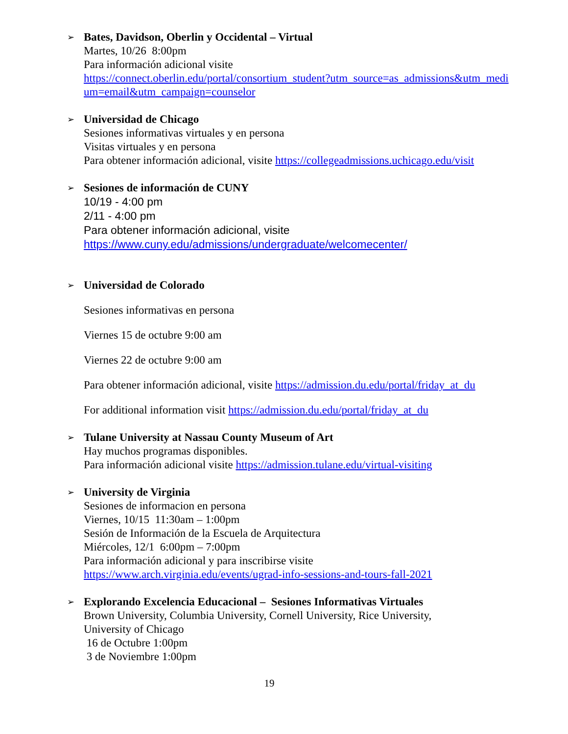➢ Bates, Davidson, Oberlin y Occidental – Virtual
Martes, 10/26 8:00pm
Para información adicional visite
https://connect.oberlin.edu/portal/consortium_student?utm_source=as_admissions&utm_medi um=email&utm_campaign=counselor
➢ Universidad de Chicago
Sesiones informativas virtuales y en persona
Visitas virtuales y en persona
Para obtener información adicional, visite https://collegeadmissions.uchicago.edu/visit
➢ Sesiones de información de CUNY
10/19 - 4:00 pm
2/11 - 4:00 pm
Para obtener información adicional, visite
https://www.cuny.edu/admissions/undergraduate/welcomecenter/
➢
Universidad de Colorado
Sesiones informativas en persona
Viernes 15 de octubre 9:00 am
Viernes 22 de octubre 9:00 am
Para obtener información adicional, visite https://admission.du.edu/portal/friday_at_du
For additional information visit https://admission.du.edu/portal/friday_at_du
➢ Tulane University at Nassau County Museum of Art
Hay muchos programas disponibles.
Para información adicional visite https://admission.tulane.edu/virtual-visiting
➢ University de Virginia
Sesiones de informacion en persona
Viernes, 10/15 11:30am – 1:00pm
Sesión de Información de la Escuela de Arquitectura
Miércoles, 12/1 6:00pm – 7:00pm
Para información adicional y para inscribirse visite
https://www.arch.virginia.edu/events/ugrad-info-sessions-and-tours-fall-2021
➢ Explorando Excelencia Educacional – Sesiones Informativas Virtuales
Brown University, Columbia University, Cornell University, Rice University,
University of Chicago
16 de Octubre 1:00pm
3 de Noviembre 1:00pm
19